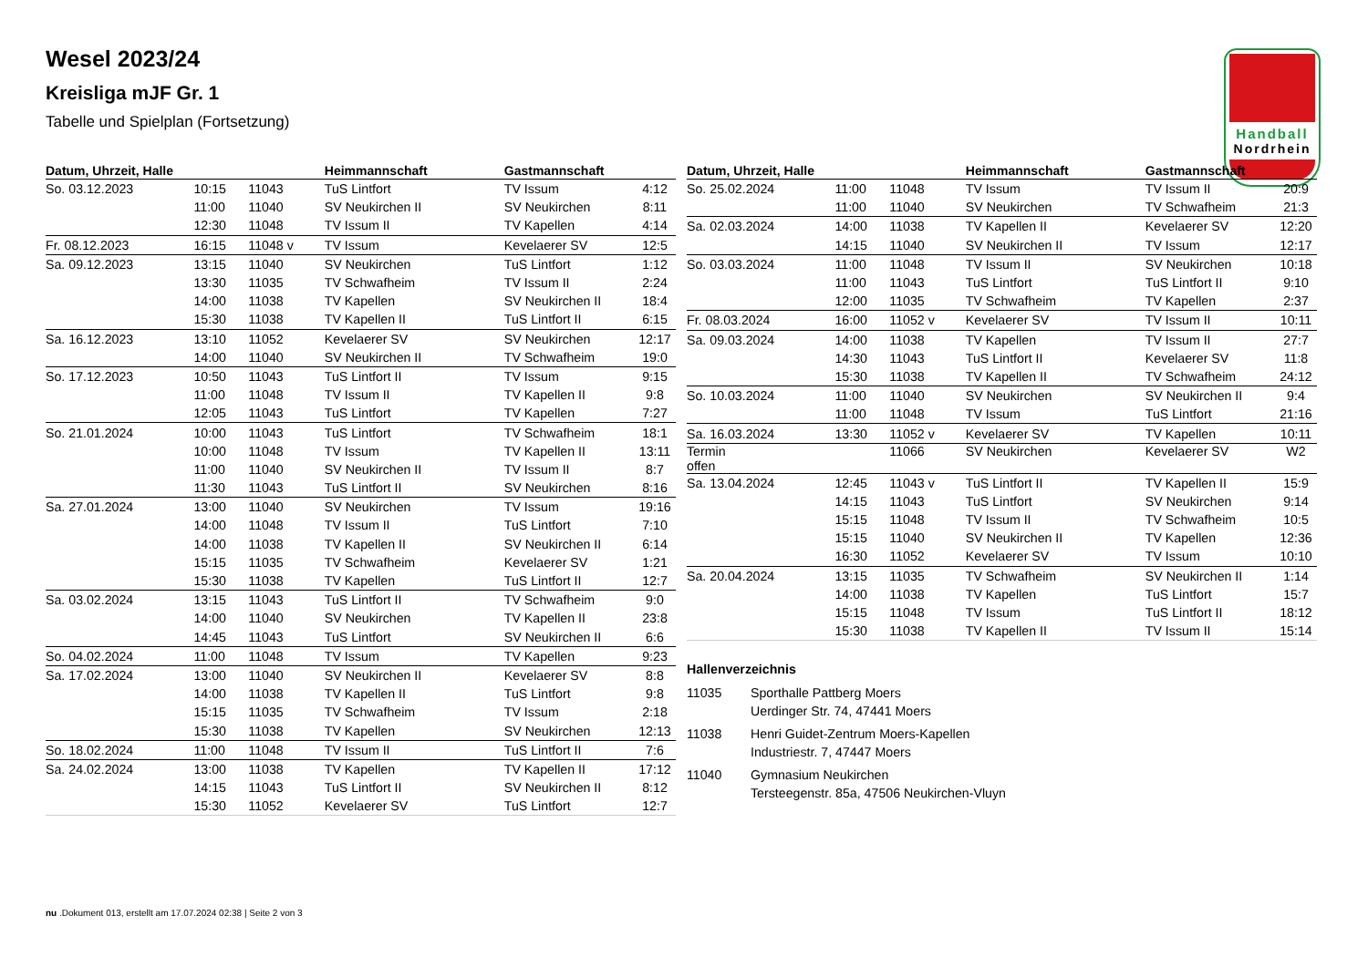Wesel 2023/24
Kreisliga mJF Gr. 1
Tabelle und Spielplan (Fortsetzung)
Handball
Nordrhein
| Datum, Uhrzeit, Halle | | | Heimmannschaft | Gastmannschaft | |
| --- | --- | --- | --- | --- | --- |
| So. 03.12.2023 | 10:15 | 11043 | TuS Lintfort | TV Issum | 4:12 |
| | 11:00 | 11040 | SV Neukirchen II | SV Neukirchen | 8:11 |
| | 12:30 | 11048 | TV Issum II | TV Kapellen | 4:14 |
| Fr. 08.12.2023 | 16:15 | 11048 v | TV Issum | Kevelaerer SV | 12:5 |
| Sa. 09.12.2023 | 13:15 | 11040 | SV Neukirchen | TuS Lintfort | 1:12 |
| | 13:30 | 11035 | TV Schwafheim | TV Issum II | 2:24 |
| | 14:00 | 11038 | TV Kapellen | SV Neukirchen II | 18:4 |
| | 15:30 | 11038 | TV Kapellen II | TuS Lintfort II | 6:15 |
| Sa. 16.12.2023 | 13:10 | 11052 | Kevelaerer SV | SV Neukirchen | 12:17 |
| | 14:00 | 11040 | SV Neukirchen II | TV Schwafheim | 19:0 |
| So. 17.12.2023 | 10:50 | 11043 | TuS Lintfort II | TV Issum | 9:15 |
| | 11:00 | 11048 | TV Issum II | TV Kapellen II | 9:8 |
| | 12:05 | 11043 | TuS Lintfort | TV Kapellen | 7:27 |
| So. 21.01.2024 | 10:00 | 11043 | TuS Lintfort | TV Schwafheim | 18:1 |
| | 10:00 | 11048 | TV Issum | TV Kapellen II | 13:11 |
| | 11:00 | 11040 | SV Neukirchen II | TV Issum II | 8:7 |
| | 11:30 | 11043 | TuS Lintfort II | SV Neukirchen | 8:16 |
| Sa. 27.01.2024 | 13:00 | 11040 | SV Neukirchen | TV Issum | 19:16 |
| | 14:00 | 11048 | TV Issum II | TuS Lintfort | 7:10 |
| | 14:00 | 11038 | TV Kapellen II | SV Neukirchen II | 6:14 |
| | 15:15 | 11035 | TV Schwafheim | Kevelaerer SV | 1:21 |
| | 15:30 | 11038 | TV Kapellen | TuS Lintfort II | 12:7 |
| Sa. 03.02.2024 | 13:15 | 11043 | TuS Lintfort II | TV Schwafheim | 9:0 |
| | 14:00 | 11040 | SV Neukirchen | TV Kapellen II | 23:8 |
| | 14:45 | 11043 | TuS Lintfort | SV Neukirchen II | 6:6 |
| So. 04.02.2024 | 11:00 | 11048 | TV Issum | TV Kapellen | 9:23 |
| Sa. 17.02.2024 | 13:00 | 11040 | SV Neukirchen II | Kevelaerer SV | 8:8 |
| | 14:00 | 11038 | TV Kapellen II | TuS Lintfort | 9:8 |
| | 15:15 | 11035 | TV Schwafheim | TV Issum | 2:18 |
| | 15:30 | 11038 | TV Kapellen | SV Neukirchen | 12:13 |
| So. 18.02.2024 | 11:00 | 11048 | TV Issum II | TuS Lintfort II | 7:6 |
| Sa. 24.02.2024 | 13:00 | 11038 | TV Kapellen | TV Kapellen II | 17:12 |
| | 14:15 | 11043 | TuS Lintfort II | SV Neukirchen II | 8:12 |
| | 15:30 | 11052 | Kevelaerer SV | TuS Lintfort | 12:7 |
| Datum, Uhrzeit, Halle | | | Heimmannschaft | Gastmannschaft | |
| --- | --- | --- | --- | --- | --- |
| So. 25.02.2024 | 11:00 | 11048 | TV Issum | TV Issum II | 20:9 |
| | 11:00 | 11040 | SV Neukirchen | TV Schwafheim | 21:3 |
| Sa. 02.03.2024 | 14:00 | 11038 | TV Kapellen II | Kevelaerer SV | 12:20 |
| | 14:15 | 11040 | SV Neukirchen II | TV Issum | 12:17 |
| So. 03.03.2024 | 11:00 | 11048 | TV Issum II | SV Neukirchen | 10:18 |
| | 11:00 | 11043 | TuS Lintfort | TuS Lintfort II | 9:10 |
| | 12:00 | 11035 | TV Schwafheim | TV Kapellen | 2:37 |
| Fr. 08.03.2024 | 16:00 | 11052 v | Kevelaerer SV | TV Issum II | 10:11 |
| Sa. 09.03.2024 | 14:00 | 11038 | TV Kapellen | TV Issum II | 27:7 |
| | 14:30 | 11043 | TuS Lintfort II | Kevelaerer SV | 11:8 |
| | 15:30 | 11038 | TV Kapellen II | TV Schwafheim | 24:12 |
| So. 10.03.2024 | 11:00 | 11040 | SV Neukirchen | SV Neukirchen II | 9:4 |
| | 11:00 | 11048 | TV Issum | TuS Lintfort | 21:16 |
| Sa. 16.03.2024 | 13:30 | 11052 v | Kevelaerer SV | TV Kapellen | 10:11 |
| Termin offen | | 11066 | SV Neukirchen | Kevelaerer SV | W2 |
| Sa. 13.04.2024 | 12:45 | 11043 v | TuS Lintfort II | TV Kapellen II | 15:9 |
| | 14:15 | 11043 | TuS Lintfort | SV Neukirchen | 9:14 |
| | 15:15 | 11048 | TV Issum II | TV Schwafheim | 10:5 |
| | 15:15 | 11040 | SV Neukirchen II | TV Kapellen | 12:36 |
| | 16:30 | 11052 | Kevelaerer SV | TV Issum | 10:10 |
| Sa. 20.04.2024 | 13:15 | 11035 | TV Schwafheim | SV Neukirchen II | 1:14 |
| | 14:00 | 11038 | TV Kapellen | TuS Lintfort | 15:7 |
| | 15:15 | 11048 | TV Issum | TuS Lintfort II | 18:12 |
| | 15:30 | 11038 | TV Kapellen II | TV Issum II | 15:14 |
Hallenverzeichnis
11035 Sporthalle Pattberg Moers
Uerdinger Str. 74, 47441 Moers
11038 Henri Guidet-Zentrum Moers-Kapellen
Industriestr. 7, 47447 Moers
11040 Gymnasium Neukirchen
Tersteegenstr. 85a, 47506 Neukirchen-Vluyn
nu .Dokument 013, erstellt am 17.07.2024 02:38 | Seite 2 von 3